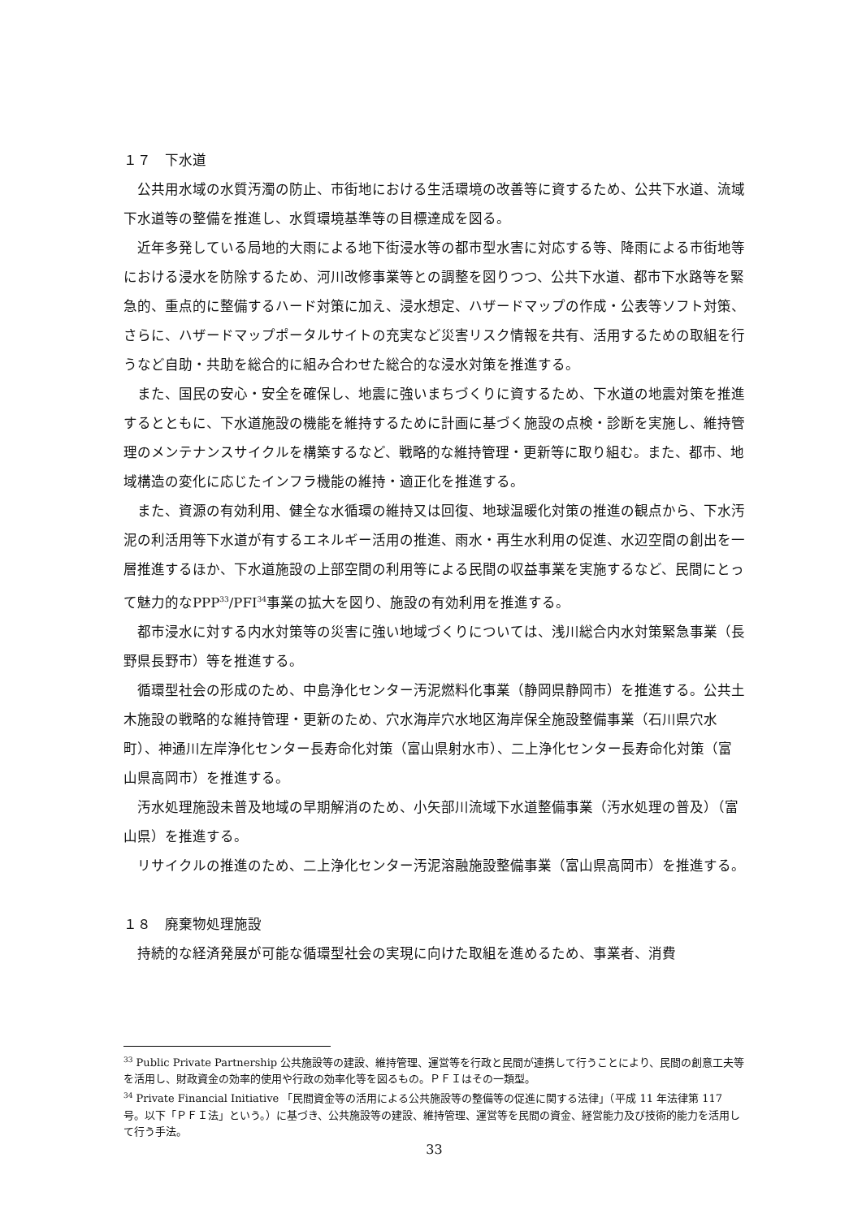１７　下水道
公共用水域の水質汚濁の防止、市街地における生活環境の改善等に資するため、公共下水道、流域下水道等の整備を推進し、水質環境基準等の目標達成を図る。
近年多発している局地的大雨による地下街浸水等の都市型水害に対応する等、降雨による市街地等における浸水を防除するため、河川改修事業等との調整を図りつつ、公共下水道、都市下水路等を緊急的、重点的に整備するハード対策に加え、浸水想定、ハザードマップの作成・公表等ソフト対策、さらに、ハザードマップポータルサイトの充実など災害リスク情報を共有、活用するための取組を行うなど自助・共助を総合的に組み合わせた総合的な浸水対策を推進する。
また、国民の安心・安全を確保し、地震に強いまちづくりに資するため、下水道の地震対策を推進するとともに、下水道施設の機能を維持するために計画に基づく施設の点検・診断を実施し、維持管理のメンテナンスサイクルを構築するなど、戦略的な維持管理・更新等に取り組む。また、都市、地域構造の変化に応じたインフラ機能の維持・適正化を推進する。
また、資源の有効利用、健全な水循環の維持又は回復、地球温暖化対策の推進の観点から、下水汚泥の利活用等下水道が有するエネルギー活用の推進、雨水・再生水利用の促進、水辺空間の創出を一層推進するほか、下水道施設の上部空間の利用等による民間の収益事業を実施するなど、民間にとって魅力的なPPP<sup>33</sup>/PFI<sup>34</sup>事業の拡大を図り、施設の有効利用を推進する。
都市浸水に対する内水対策等の災害に強い地域づくりについては、浅川総合内水対策緊急事業（長野県長野市）等を推進する。
循環型社会の形成のため、中島浄化センター汚泥燃料化事業（静岡県静岡市）を推進する。公共土木施設の戦略的な維持管理・更新のため、穴水海岸穴水地区海岸保全施設整備事業（石川県穴水町）、神通川左岸浄化センター長寿命化対策（富山県射水市）、二上浄化センター長寿命化対策（富山県高岡市）を推進する。
汚水処理施設未普及地域の早期解消のため、小矢部川流域下水道整備事業（汚水処理の普及）（富山県）を推進する。
リサイクルの推進のため、二上浄化センター汚泥溶融施設整備事業（富山県高岡市）を推進する。
１８　廃棄物処理施設
持続的な経済発展が可能な循環型社会の実現に向けた取組を進めるため、事業者、消費
<sup>33</sup> Public Private Partnership 公共施設等の建設、維持管理、運営等を行政と民間が連携して行うことにより、民間の創意工夫等を活用し、財政資金の効率的使用や行政の効率化等を図るもの。ＰＦＩはその一類型。
<sup>34</sup> Private Financial Initiative 「民間資金等の活用による公共施設等の整備等の促進に関する法律」（平成 11 年法律第 117 号。以下「ＰＦＩ法」という。）に基づき、公共施設等の建設、維持管理、運営等を民間の資金、経営能力及び技術的能力を活用して行う手法。
33